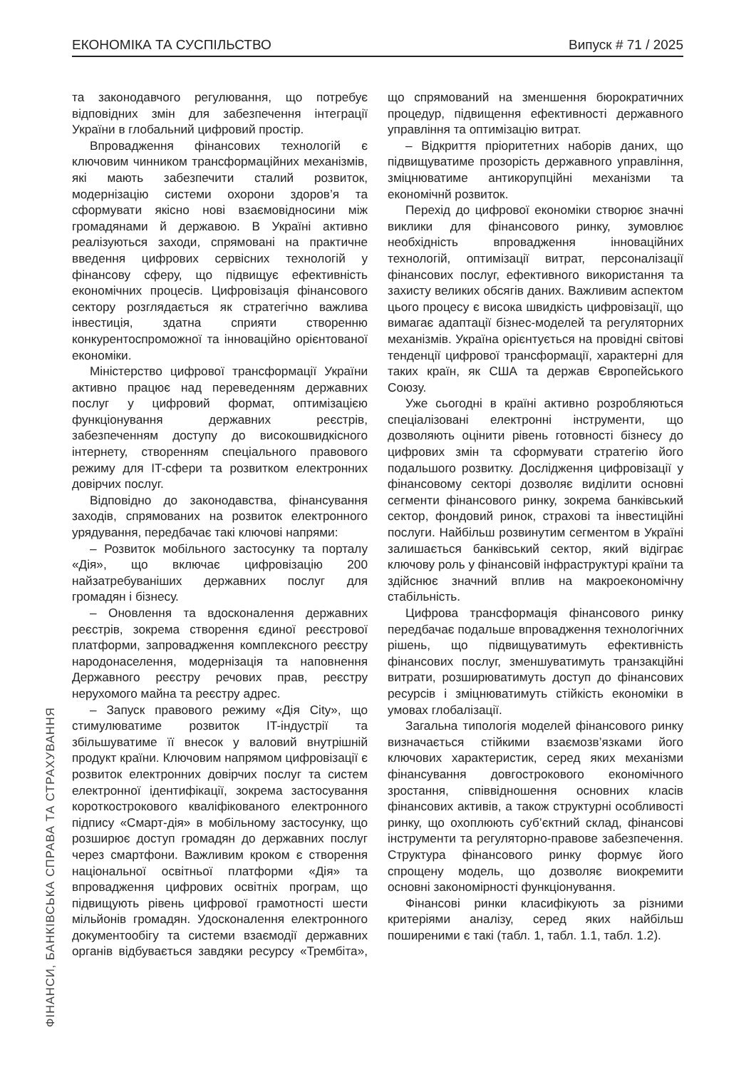ЕКОНОМІКА ТА СУСПІЛЬСТВО Випуск # 71 / 2025
ФІНАНСИ, БАНКІВСЬКА СПРАВА ТА СТРАХУВАННЯ
та законодавчого регулювання, що потребує відповідних змін для забезпечення інтеграції України в глобальний цифровий простір.
Впровадження фінансових технологій є ключовим чинником трансформаційних механізмів, які мають забезпечити сталий розвиток, модернізацію системи охорони здоров’я та сформувати якісно нові взаємовідносини між громадянами й державою. В Україні активно реалізуються заходи, спрямовані на практичне введення цифрових сервісних технологій у фінансову сферу, що підвищує ефективність економічних процесів. Цифровізація фінансового сектору розглядається як стратегічно важлива інвестиція, здатна сприяти створенню конкурентоспроможної та інноваційно орієнтованої економіки.
Міністерство цифрової трансформації України активно працює над переведенням державних послуг у цифровий формат, оптимізацією функціонування державних реєстрів, забезпеченням доступу до високошвидкісного інтернету, створенням спеціального правового режиму для IT-сфери та розвитком електронних довірчих послуг.
Відповідно до законодавства, фінансування заходів, спрямованих на розвиток електронного урядування, передбачає такі ключові напрями:
– Розвиток мобільного застосунку та порталу «Дія», що включає цифровізацію 200 найзатребуваніших державних послуг для громадян і бізнесу.
– Оновлення та вдосконалення державних реєстрів, зокрема створення єдиної реєстрової платформи, запровадження комплексного реєстру народонаселення, модернізація та наповнення Державного реєстру речових прав, реєстру нерухомого майна та реєстру адрес.
– Запуск правового режиму «Дія City», що стимулюватиме розвиток IT-індустрії та збільшуватиме її внесок у валовий внутрішній продукт країни. Ключовим напрямом цифровізації є розвиток електронних довірчих послуг та систем електронної ідентифікації, зокрема застосування короткострокового кваліфікованого електронного підпису «Смарт-дія» в мобільному застосунку, що розширює доступ громадян до державних послуг через смартфони. Важливим кроком є створення національної освітньої платформи «Дія» та впровадження цифрових освітніх програм, що підвищують рівень цифрової грамотності шести мільйонів громадян. Удосконалення електронного документообігу та системи взаємодії державних органів відбувається завдяки ресурсу «Трембіта», що спрямований на зменшення бюрократичних процедур, підвищення ефективності державного управління та оптимізацію витрат.
– Відкриття пріоритетних наборів даних, що підвищуватиме прозорість державного управління, зміцнюватиме антикорупційні механізми та економічнй розвиток.
Перехід до цифрової економіки створює значні виклики для фінансового ринку, зумовлює необхідність впровадження інноваційних технологій, оптимізації витрат, персоналізації фінансових послуг, ефективного використання та захисту великих обсягів даних. Важливим аспектом цього процесу є висока швидкість цифровізації, що вимагає адаптації бізнес-моделей та регуляторних механізмів. Україна орієнтується на провідні світові тенденції цифрової трансформації, характерні для таких країн, як США та держав Європейського Союзу.
Уже сьогодні в країні активно розробляються спеціалізовані електронні інструменти, що дозволяють оцінити рівень готовності бізнесу до цифрових змін та сформувати стратегію його подальшого розвитку. Дослідження цифровізації у фінансовому секторі дозволяє виділити основні сегменти фінансового ринку, зокрема банківський сектор, фондовий ринок, страхові та інвестиційні послуги. Найбільш розвинутим сегментом в Україні залишається банківський сектор, який відіграє ключову роль у фінансовій інфраструктурі країни та здійснює значний вплив на макроекономічну стабільність.
Цифрова трансформація фінансового ринку передбачає подальше впровадження технологічних рішень, що підвищуватимуть ефективність фінансових послуг, зменшуватимуть транзакційні витрати, розширюватимуть доступ до фінансових ресурсів і зміцнюватимуть стійкість економіки в умовах глобалізації.
Загальна типологія моделей фінансового ринку визначається стійкими взаємозв’язками його ключових характеристик, серед яких механізми фінансування довгострокового економічного зростання, співвідношення основних класів фінансових активів, а також структурні особливості ринку, що охоплюють суб’єктний склад, фінансові інструменти та регуляторно-правове забезпечення. Структура фінансового ринку формує його спрощену модель, що дозволяє виокремити основні закономірності функціонування.
Фінансові ринки класифікують за різними критеріями аналізу, серед яких найбільш поширеними є такі (табл. 1, табл. 1.1, табл. 1.2).